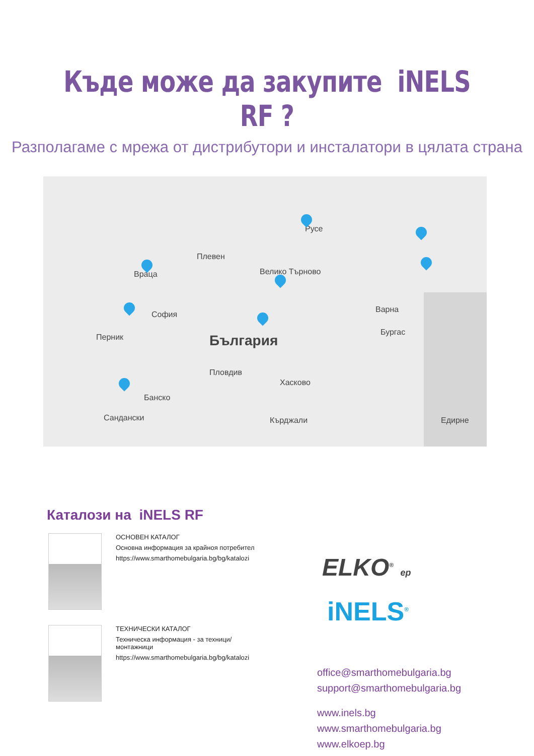Къде може да закупите iNELS RF ?
Разполагаме с мрежа от дистрибутори и инсталатори в цялата страна
Русе
Плевен
Враца Велико Търново
София
Перник България
Варна
Бургас
Пловдив
Хасково
Банско
Сандански Кърджали Едирне
Каталози на iNELS RF
ОСНОВЕН КАТАЛОГ
Основна информация за крайноя потребител
https://www.smarthomebulgaria.bg/bg/katalozi
ТЕХНИЧЕСКИ КАТАЛОГ
Техническа информация - за техници/монтажници
https://www.smarthomebulgaria.bg/bg/katalozi
ELKO<sup>®</sup> ep
iNELS<sup>®</sup>
office@smarthomebulgaria.bg
support@smarthomebulgaria.bg
www.inels.bg
www.smarthomebulgaria.bg
www.elkoep.bg